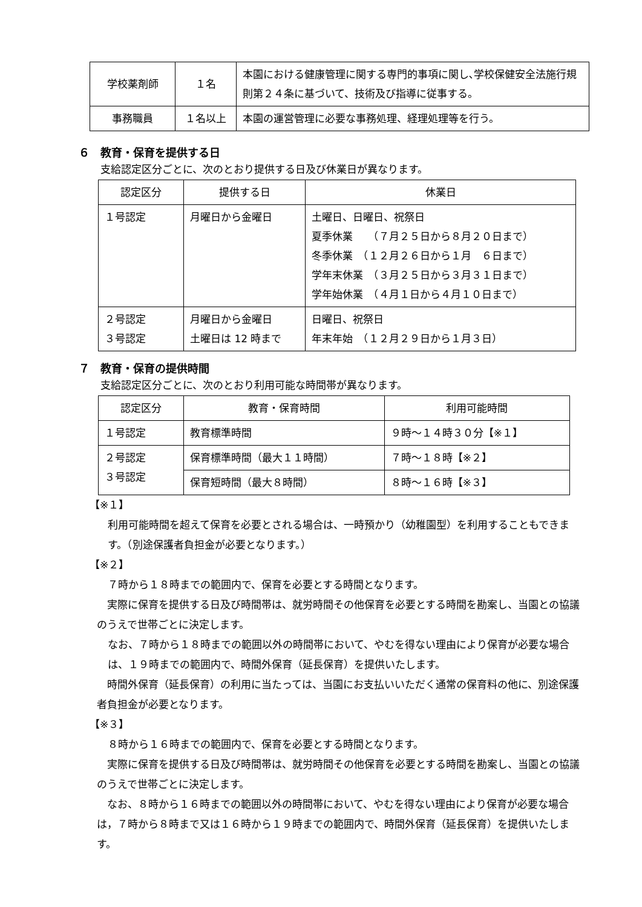| 学校薬剤師 | １名 | 本園における健康管理に関する専門的事項に関し､学校保健安全法施行規則第２４条に基づいて、技術及び指導に従事する。 |
| 事務職員 | １名以上 | 本園の運営管理に必要な事務処理、経理処理等を行う。 |
６　教育・保育を提供する日
支給認定区分ごとに、次のとおり提供する日及び休業日が異なります。
| 認定区分 | 提供する日 | 休業日 |
| --- | --- | --- |
| １号認定 | 月曜日から金曜日 | 土曜日、日曜日、祝祭日 夏季休業 （７月２５日から８月２０日まで） 冬季休業 （１２月２６日から１月 ６日まで） 学年末休業 （３月２５日から３月３１日まで） 学年始休業 （４月１日から４月１０日まで） |
| ２号認定 ３号認定 | 月曜日から金曜日 土曜日は 12 時まで | 日曜日、祝祭日 年末年始 （１２月２９日から１月３日） |
７　教育・保育の提供時間
支給認定区分ごとに、次のとおり利用可能な時間帯が異なります。
| 認定区分 | 教育・保育時間 | 利用可能時間 |
| --- | --- | --- |
| １号認定 | 教育標準時間 | ９時～１４時３０分【※１】 |
| ２号認定 ３号認定 | 保育標準時間（最大１１時間） | ７時～１８時【※２】 |
| | 保育短時間（最大８時間） | ８時～１６時【※３】 |
【※１】
利用可能時間を超えて保育を必要とされる場合は、一時預かり（幼稚園型）を利用することもできます。（別途保護者負担金が必要となります。）
【※２】
７時から１８時までの範囲内で、保育を必要とする時間となります。
　実際に保育を提供する日及び時間帯は、就労時間その他保育を必要とする時間を勘案し、当園との協議のうえで世帯ごとに決定します。
なお、７時から１８時までの範囲以外の時間帯において、やむを得ない理由により保育が必要な場合は、１９時までの範囲内で、時間外保育（延長保育）を提供いたします。
　時間外保育（延長保育）の利用に当たっては、当園にお支払いいただく通常の保育料の他に、別途保護者負担金が必要となります。
【※３】
８時から１６時までの範囲内で、保育を必要とする時間となります。
　実際に保育を提供する日及び時間帯は、就労時間その他保育を必要とする時間を勘案し、当園との協議のうえで世帯ごとに決定します。
　なお、８時から１６時までの範囲以外の時間帯において、やむを得ない理由により保育が必要な場合は，７時から８時まで又は１６時から１９時までの範囲内で、時間外保育（延長保育）を提供いたします。